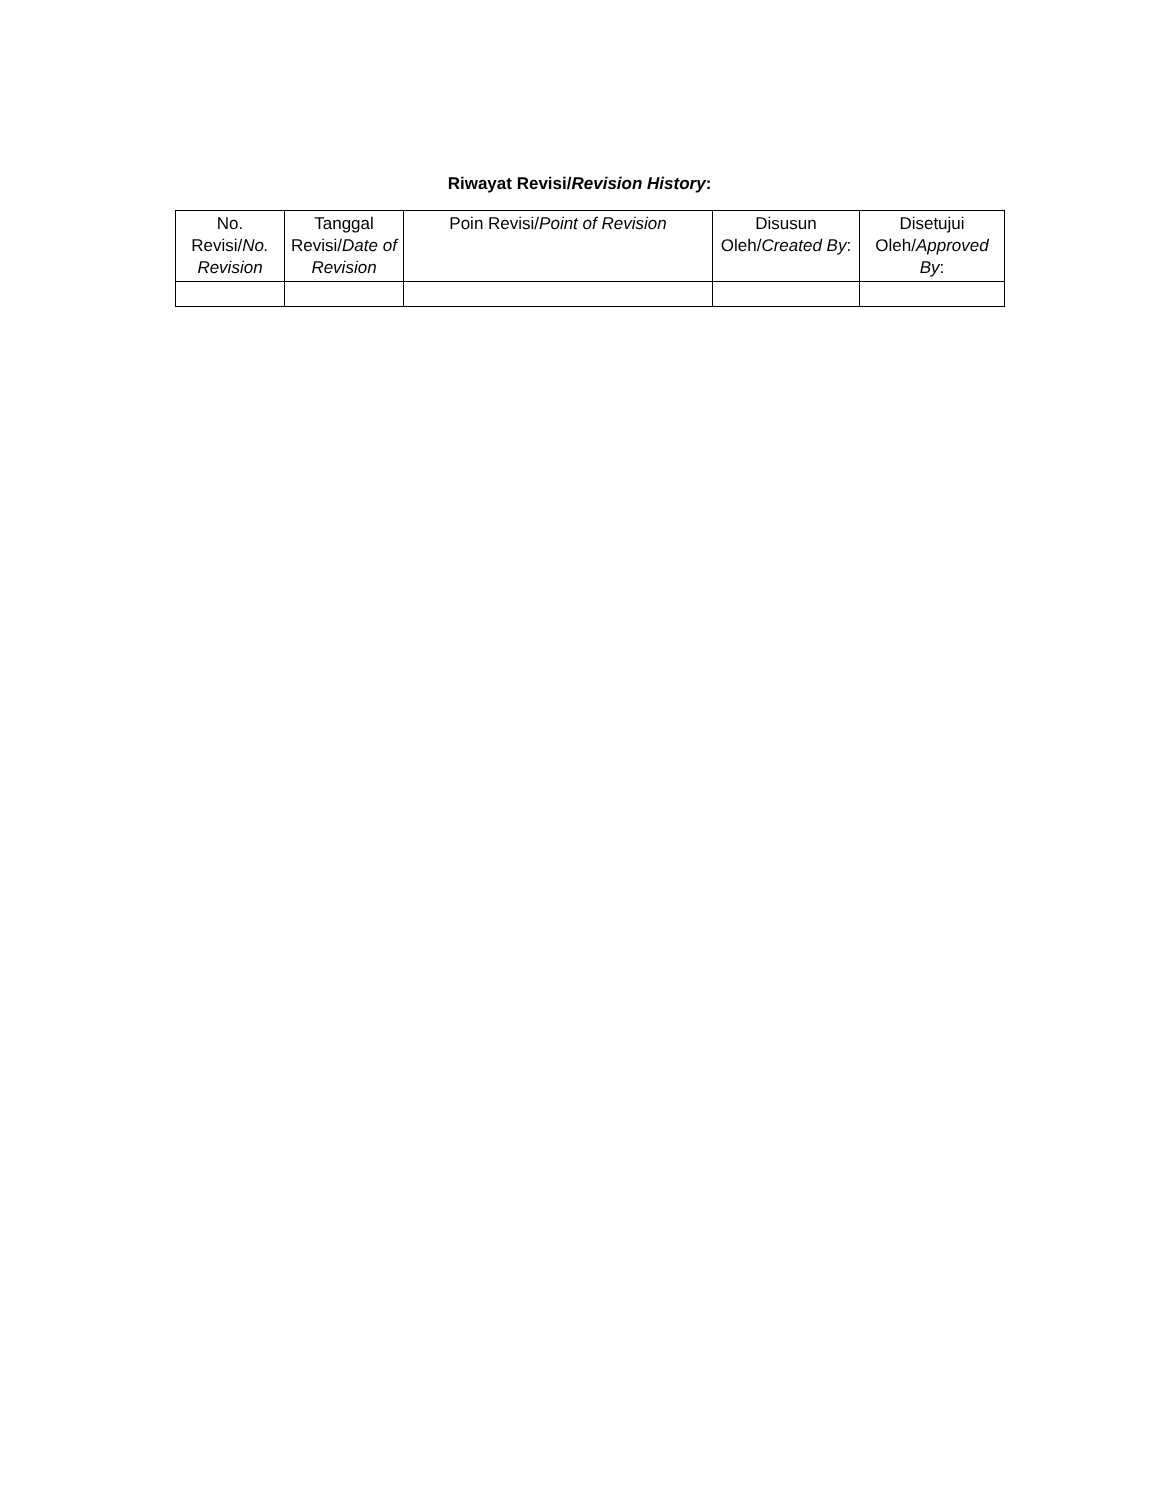Riwayat Revisi/Revision History:
| No. Revisi/ No. Revision | Tanggal Revisi/ Date of Revision | Poin Revisi/ Point of Revision | Disusun Oleh/ Created By : | Disetujui Oleh/ Approved By : |
| --- | --- | --- | --- | --- |